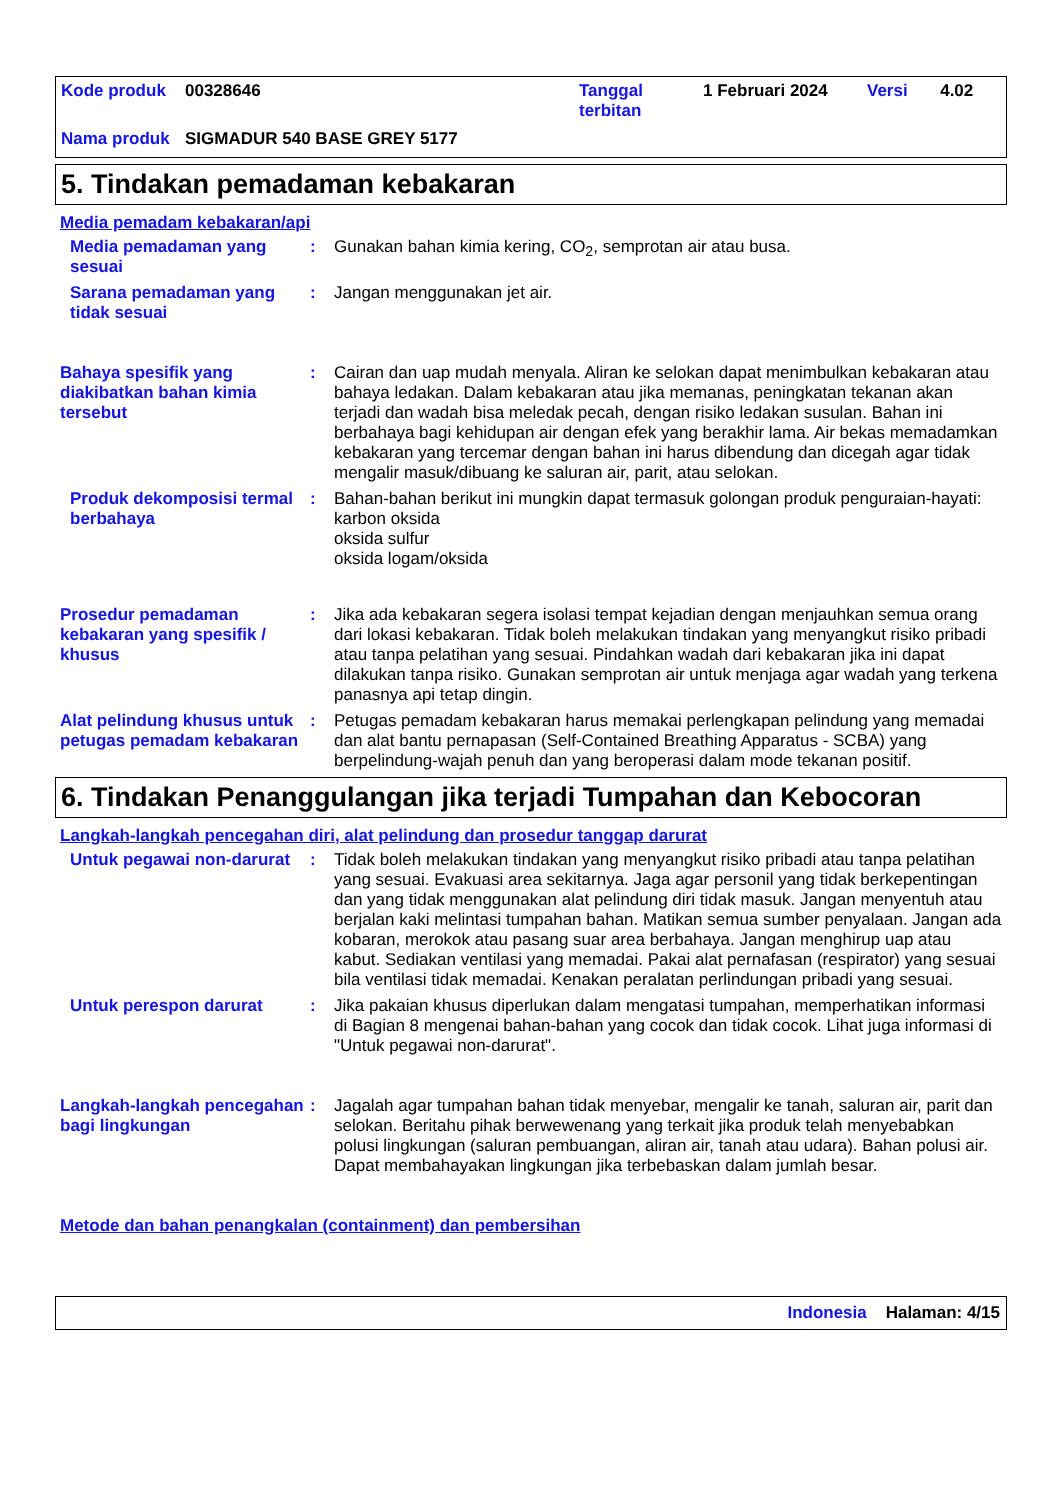| Kode produk | 00328646 | Tanggal terbitan | 1 Februari 2024 | Versi | 4.02 |
| Nama produk | SIGMADUR 540 BASE GREY 5177 | | | | |
5. Tindakan pemadaman kebakaran
Media pemadam kebakaran/api
Media pemadaman yang sesuai
: Gunakan bahan kimia kering, CO<sub>2</sub>, semprotan air atau busa.
Sarana pemadaman yang tidak sesuai
: Jangan menggunakan jet air.
Bahaya spesifik yang diakibatkan bahan kimia tersebut
: Cairan dan uap mudah menyala. Aliran ke selokan dapat menimbulkan kebakaran atau bahaya ledakan. Dalam kebakaran atau jika memanas, peningkatan tekanan akan terjadi dan wadah bisa meledak pecah, dengan risiko ledakan susulan. Bahan ini berbahaya bagi kehidupan air dengan efek yang berakhir lama. Air bekas memadamkan kebakaran yang tercemar dengan bahan ini harus dibendung dan dicegah agar tidak mengalir masuk/dibuang ke saluran air, parit, atau selokan.
Produk dekomposisi termal berbahaya
: Bahan-bahan berikut ini mungkin dapat termasuk golongan produk penguraian-hayati:
karbon oksida
oksida sulfur
oksida logam/oksida
Prosedur pemadaman kebakaran yang spesifik / khusus
: Jika ada kebakaran segera isolasi tempat kejadian dengan menjauhkan semua orang dari lokasi kebakaran. Tidak boleh melakukan tindakan yang menyangkut risiko pribadi atau tanpa pelatihan yang sesuai. Pindahkan wadah dari kebakaran jika ini dapat dilakukan tanpa risiko. Gunakan semprotan air untuk menjaga agar wadah yang terkena panasnya api tetap dingin.
Alat pelindung khusus untuk petugas pemadam kebakaran
: Petugas pemadam kebakaran harus memakai perlengkapan pelindung yang memadai dan alat bantu pernapasan (Self-Contained Breathing Apparatus - SCBA) yang berpelindung-wajah penuh dan yang beroperasi dalam mode tekanan positif.
6. Tindakan Penanggulangan jika terjadi Tumpahan dan Kebocoran
Langkah-langkah pencegahan diri, alat pelindung dan prosedur tanggap darurat
Untuk pegawai non-darurat
: Tidak boleh melakukan tindakan yang menyangkut risiko pribadi atau tanpa pelatihan yang sesuai. Evakuasi area sekitarnya. Jaga agar personil yang tidak berkepentingan dan yang tidak menggunakan alat pelindung diri tidak masuk. Jangan menyentuh atau berjalan kaki melintasi tumpahan bahan. Matikan semua sumber penyalaan. Jangan ada kobaran, merokok atau pasang suar area berbahaya. Jangan menghirup uap atau kabut. Sediakan ventilasi yang memadai. Pakai alat pernafasan (respirator) yang sesuai bila ventilasi tidak memadai. Kenakan peralatan perlindungan pribadi yang sesuai.
Untuk perespon darurat : Jika pakaian khusus diperlukan dalam mengatasi tumpahan, memperhatikan informasi di Bagian 8 mengenai bahan-bahan yang cocok dan tidak cocok. Lihat juga informasi di "Untuk pegawai non-darurat".
Langkah-langkah pencegahan bagi lingkungan
: Jagalah agar tumpahan bahan tidak menyebar, mengalir ke tanah, saluran air, parit dan selokan. Beritahu pihak berwewenang yang terkait jika produk telah menyebabkan polusi lingkungan (saluran pembuangan, aliran air, tanah atau udara). Bahan polusi air. Dapat membahayakan lingkungan jika terbebaskan dalam jumlah besar.
Metode dan bahan penangkalan (containment) dan pembersihan
Indonesia Halaman: 4/15